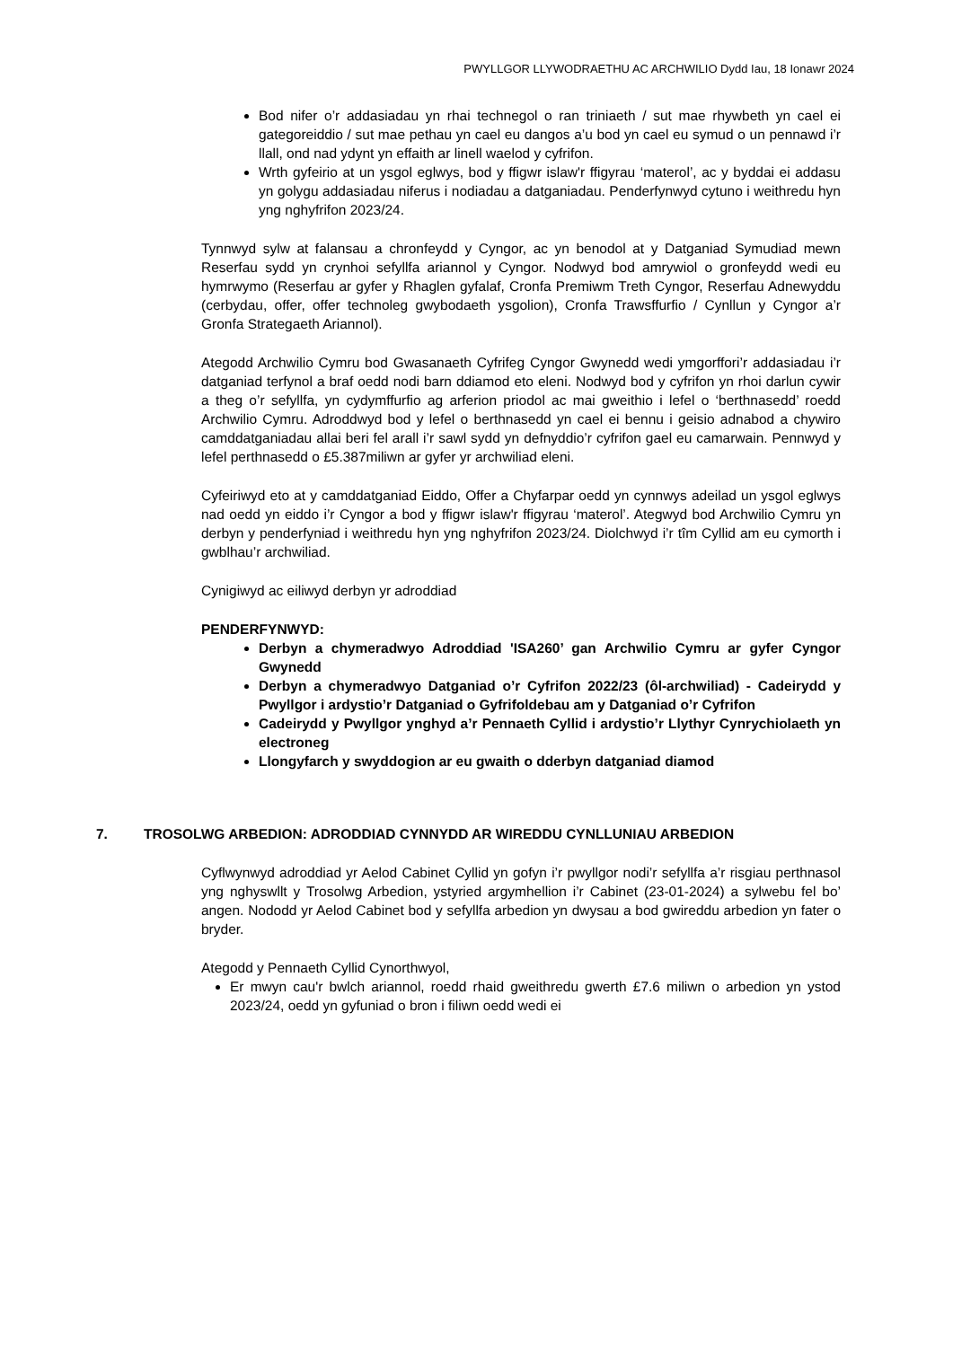PWYLLGOR LLYWODRAETHU AC ARCHWILIO Dydd Iau, 18 Ionawr 2024
Bod nifer o’r addasiadau yn rhai technegol o ran triniaeth / sut mae rhywbeth yn cael ei gategoreiddio / sut mae pethau yn cael eu dangos a’u bod yn cael eu symud o un pennawd i’r llall, ond nad ydynt yn effaith ar linell waelod y cyfrifon.
Wrth gyfeirio at un ysgol eglwys, bod y ffigwr islaw'r ffigyrau ‘materol’, ac y byddai ei addasu yn golygu addasiadau niferus i nodiadau a datganiadau. Penderfynwyd cytuno i weithredu hyn yng nghyfrifon 2023/24.
Tynnwyd sylw at falansau a chronfeydd y Cyngor, ac yn benodol at y Datganiad Symudiad mewn Reserfau sydd yn crynhoi sefyllfa ariannol y Cyngor. Nodwyd bod amrywiol o gronfeydd wedi eu hymrwymo (Reserfau ar gyfer y Rhaglen gyfalaf, Cronfa Premiwm Treth Cyngor, Reserfau Adnewyddu (cerbydau, offer, offer technoleg gwybodaeth ysgolion), Cronfa Trawsffurfio / Cynllun y Cyngor a’r Gronfa Strategaeth Ariannol).
Ategodd Archwilio Cymru bod Gwasanaeth Cyfrifeg Cyngor Gwynedd wedi ymgorffori’r addasiadau i’r datganiad terfynol a braf oedd nodi barn ddiamod eto eleni. Nodwyd bod y cyfrifon yn rhoi darlun cywir a theg o’r sefyllfa, yn cydymffurfio ag arferion priodol ac mai gweithio i lefel o ‘berthnasedd’ roedd Archwilio Cymru. Adroddwyd bod y lefel o berthnasedd yn cael ei bennu i geisio adnabod a chywiro camddatganiadau allai beri fel arall i’r sawl sydd yn defnyddio’r cyfrifon gael eu camarwain. Pennwyd y lefel perthnasedd o £5.387miliwn ar gyfer yr archwiliad eleni.
Cyfeiriwyd eto at y camddatganiad Eiddo, Offer a Chyfarpar oedd yn cynnwys adeilad un ysgol eglwys nad oedd yn eiddo i’r Cyngor a bod y ffigwr islaw'r ffigyrau ‘materol’. Ategwyd bod Archwilio Cymru yn derbyn y penderfyniad i weithredu hyn yng nghyfrifon 2023/24. Diolchwyd i’r tîm Cyllid am eu cymorth i gwblhau’r archwiliad.
Cynigiwyd ac eiliwyd derbyn yr adroddiad
PENDERFYNWYD:
Derbyn a chymeradwyo Adroddiad 'ISA260’ gan Archwilio Cymru ar gyfer Cyngor Gwynedd
Derbyn a chymeradwyo Datganiad o’r Cyfrifon 2022/23 (ôl-archwiliad) - Cadeirydd y Pwyllgor i ardystio’r Datganiad o Gyfrifoldebau am y Datganiad o’r Cyfrifon
Cadeirydd y Pwyllgor ynghyd a’r Pennaeth Cyllid i ardystio’r Llythyr Cynrychiolaeth yn electroneg
Llongyfarch y swyddogion ar eu gwaith o dderbyn datganiad diamod
7. TROSOLWG ARBEDION: ADRODDIAD CYNNYDD AR WIREDDU CYNLLUNIAU ARBEDION
Cyflwynwyd adroddiad yr Aelod Cabinet Cyllid yn gofyn i’r pwyllgor nodi’r sefyllfa a’r risgiau perthnasol yng nghyswllt y Trosolwg Arbedion, ystyried argymhellion i’r Cabinet (23-01-2024) a sylwebu fel bo’ angen. Nododd yr Aelod Cabinet bod y sefyllfa arbedion yn dwysau a bod gwireddu arbedion yn fater o bryder.
Ategodd y Pennaeth Cyllid Cynorthwyol,
Er mwyn cau'r bwlch ariannol, roedd rhaid gweithredu gwerth £7.6 miliwn o arbedion yn ystod 2023/24, oedd yn gyfuniad o bron i filiwn oedd wedi ei